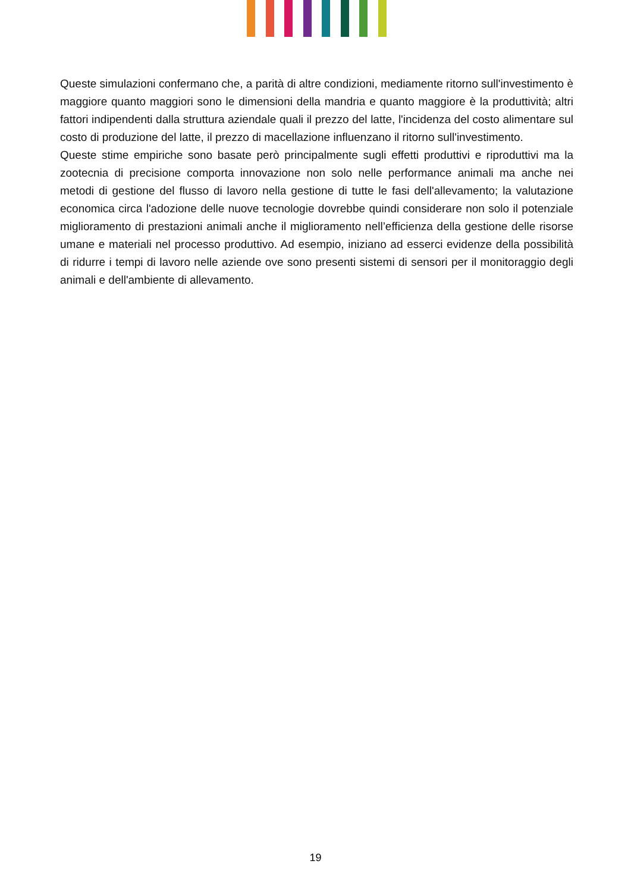Queste simulazioni confermano che, a parità di altre condizioni, mediamente ritorno sull'investimento è maggiore quanto maggiori sono le dimensioni della mandria e quanto maggiore è la produttività; altri fattori indipendenti dalla struttura aziendale quali il prezzo del latte, l'incidenza del costo alimentare sul costo di produzione del latte, il prezzo di macellazione influenzano il ritorno sull'investimento.
Queste stime empiriche sono basate però principalmente sugli effetti produttivi e riproduttivi ma la zootecnia di precisione comporta innovazione non solo nelle performance animali ma anche nei metodi di gestione del flusso di lavoro nella gestione di tutte le fasi dell'allevamento; la valutazione economica circa l'adozione delle nuove tecnologie dovrebbe quindi considerare non solo il potenziale miglioramento di prestazioni animali anche il miglioramento nell’efficienza della gestione delle risorse umane e materiali nel processo produttivo. Ad esempio, iniziano ad esserci evidenze della possibilità di ridurre i tempi di lavoro nelle aziende ove sono presenti sistemi di sensori per il monitoraggio degli animali e dell'ambiente di allevamento.
19